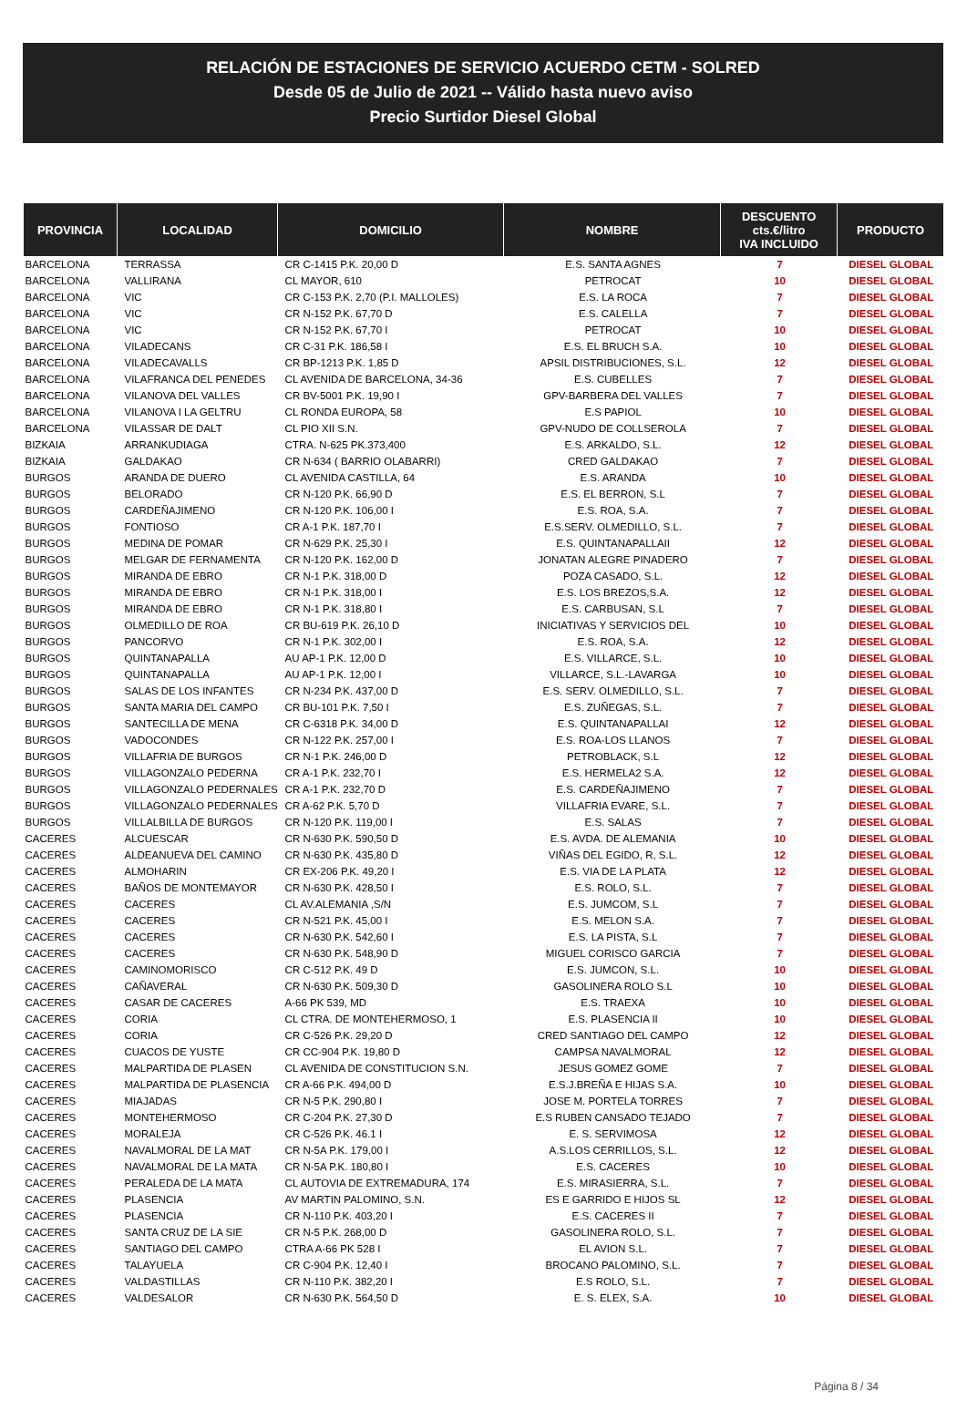RELACIÓN DE ESTACIONES DE SERVICIO ACUERDO CETM - SOLRED
Desde 05 de Julio de 2021 -- Válido hasta nuevo aviso
Precio Surtidor Diesel Global
| PROVINCIA | LOCALIDAD | DOMICILIO | NOMBRE | DESCUENTO cts.€/litro IVA INCLUIDO | PRODUCTO |
| --- | --- | --- | --- | --- | --- |
| BARCELONA | TERRASSA | CR C-1415 P.K. 20,00 D | E.S. SANTA AGNES | 7 | DIESEL GLOBAL |
| BARCELONA | VALLIRANA | CL MAYOR, 610 | PETROCAT | 10 | DIESEL GLOBAL |
| BARCELONA | VIC | CR C-153 P.K. 2,70 (P.I. MALLOLES) | E.S. LA ROCA | 7 | DIESEL GLOBAL |
| BARCELONA | VIC | CR N-152 P.K. 67,70 D | E.S. CALELLA | 7 | DIESEL GLOBAL |
| BARCELONA | VIC | CR N-152 P.K. 67,70 I | PETROCAT | 10 | DIESEL GLOBAL |
| BARCELONA | VILADECANS | CR C-31 P.K. 186,58 I | E.S. EL BRUCH S.A. | 10 | DIESEL GLOBAL |
| BARCELONA | VILADECAVALLS | CR BP-1213 P.K. 1,85 D | APSIL DISTRIBUCIONES, S.L. | 12 | DIESEL GLOBAL |
| BARCELONA | VILAFRANCA DEL PENEDES | CL AVENIDA DE BARCELONA, 34-36 | E.S. CUBELLES | 7 | DIESEL GLOBAL |
| BARCELONA | VILANOVA DEL VALLES | CR BV-5001 P.K. 19,90 I | GPV-BARBERA DEL VALLES | 7 | DIESEL GLOBAL |
| BARCELONA | VILANOVA I LA GELTRU | CL RONDA EUROPA, 58 | E.S PAPIOL | 10 | DIESEL GLOBAL |
| BARCELONA | VILASSAR DE DALT | CL PIO XII S.N. | GPV-NUDO DE COLLSEROLA | 7 | DIESEL GLOBAL |
| BIZKAIA | ARRANKUDIAGA | CTRA. N-625 PK.373,400 | E.S. ARKALDO, S.L. | 12 | DIESEL GLOBAL |
| BIZKAIA | GALDAKAO | CR N-634 ( BARRIO OLABARRI) | CRED GALDAKAO | 7 | DIESEL GLOBAL |
| BURGOS | ARANDA DE DUERO | CL AVENIDA CASTILLA, 64 | E.S. ARANDA | 10 | DIESEL GLOBAL |
| BURGOS | BELORADO | CR N-120 P.K. 66,90 D | E.S. EL BERRON, S.L | 7 | DIESEL GLOBAL |
| BURGOS | CARDEÑAJIMENO | CR N-120 P.K. 106,00 I | E.S. ROA, S.A. | 7 | DIESEL GLOBAL |
| BURGOS | FONTIOSO | CR A-1 P.K. 187,70 I | E.S.SERV. OLMEDILLO, S.L. | 7 | DIESEL GLOBAL |
| BURGOS | MEDINA DE POMAR | CR N-629 P.K. 25,30 I | E.S. QUINTANAPALLAII | 12 | DIESEL GLOBAL |
| BURGOS | MELGAR DE FERNAMENTA | CR N-120 P.K. 162,00 D | JONATAN ALEGRE PINADERO | 7 | DIESEL GLOBAL |
| BURGOS | MIRANDA DE EBRO | CR N-1 P.K. 318,00 D | POZA CASADO, S.L. | 12 | DIESEL GLOBAL |
| BURGOS | MIRANDA DE EBRO | CR N-1 P.K. 318,00 I | E.S. LOS BREZOS,S.A. | 12 | DIESEL GLOBAL |
| BURGOS | MIRANDA DE EBRO | CR N-1 P.K. 318,80 I | E.S. CARBUSAN, S.L | 7 | DIESEL GLOBAL |
| BURGOS | OLMEDILLO DE ROA | CR BU-619 P.K. 26,10 D | INICIATIVAS Y SERVICIOS DEL | 10 | DIESEL GLOBAL |
| BURGOS | PANCORVO | CR N-1 P.K. 302,00 I | E.S. ROA, S.A. | 12 | DIESEL GLOBAL |
| BURGOS | QUINTANAPALLA | AU AP-1 P.K. 12,00 D | E.S. VILLARCE, S.L. | 10 | DIESEL GLOBAL |
| BURGOS | QUINTANAPALLA | AU AP-1 P.K. 12,00 I | VILLARCE, S.L.-LAVARGA | 10 | DIESEL GLOBAL |
| BURGOS | SALAS DE LOS INFANTES | CR N-234 P.K. 437,00 D | E.S. SERV. OLMEDILLO, S.L. | 7 | DIESEL GLOBAL |
| BURGOS | SANTA MARIA DEL CAMPO | CR BU-101 P.K. 7,50 I | E.S. ZUÑEGAS, S.L. | 7 | DIESEL GLOBAL |
| BURGOS | SANTECILLA DE MENA | CR C-6318 P.K. 34,00 D | E.S. QUINTANAPALLAI | 12 | DIESEL GLOBAL |
| BURGOS | VADOCONDES | CR N-122 P.K. 257,00 I | E.S. ROA-LOS LLANOS | 7 | DIESEL GLOBAL |
| BURGOS | VILLAFRIA DE BURGOS | CR N-1 P.K. 246,00 D | PETROBLACK, S.L | 12 | DIESEL GLOBAL |
| BURGOS | VILLAGONZALO PEDERNA | CR A-1 P.K. 232,70 I | E.S. HERMELA2 S.A. | 12 | DIESEL GLOBAL |
| BURGOS | VILLAGONZALO PEDERNALES | CR A-1 P.K. 232,70 D | E.S. CARDEÑAJIMENO | 7 | DIESEL GLOBAL |
| BURGOS | VILLAGONZALO PEDERNALES | CR A-62 P.K. 5,70 D | VILLAFRIA EVARE, S.L. | 7 | DIESEL GLOBAL |
| BURGOS | VILLALBILLA DE BURGOS | CR N-120 P.K. 119,00 I | E.S. SALAS | 7 | DIESEL GLOBAL |
| CACERES | ALCUESCAR | CR N-630 P.K. 590,50 D | E.S. AVDA. DE ALEMANIA | 10 | DIESEL GLOBAL |
| CACERES | ALDEANUEVA DEL CAMINO | CR N-630 P.K. 435,80 D | VIÑAS DEL EGIDO, R, S.L. | 12 | DIESEL GLOBAL |
| CACERES | ALMOHARIN | CR EX-206 P.K. 49,20 I | E.S. VIA DE LA PLATA | 12 | DIESEL GLOBAL |
| CACERES | BAÑOS DE MONTEMAYOR | CR N-630 P.K. 428,50 I | E.S. ROLO, S.L. | 7 | DIESEL GLOBAL |
| CACERES | CACERES | CL AV.ALEMANIA ,S/N | E.S. JUMCOM, S.L | 7 | DIESEL GLOBAL |
| CACERES | CACERES | CR N-521 P.K. 45,00 I | E.S. MELON S.A. | 7 | DIESEL GLOBAL |
| CACERES | CACERES | CR N-630 P.K. 542,60 I | E.S. LA PISTA, S.L | 7 | DIESEL GLOBAL |
| CACERES | CACERES | CR N-630 P.K. 548,90 D | MIGUEL CORISCO GARCIA | 7 | DIESEL GLOBAL |
| CACERES | CAMINOMORISCO | CR C-512 P.K. 49 D | E.S. JUMCON, S.L. | 10 | DIESEL GLOBAL |
| CACERES | CAÑAVERAL | CR N-630 P.K. 509,30 D | GASOLINERA ROLO S.L | 10 | DIESEL GLOBAL |
| CACERES | CASAR DE CACERES | A-66 PK 539, MD | E.S. TRAEXA | 10 | DIESEL GLOBAL |
| CACERES | CORIA | CL CTRA. DE MONTEHERMOSO, 1 | E.S. PLASENCIA II | 10 | DIESEL GLOBAL |
| CACERES | CORIA | CR C-526 P.K. 29,20 D | CRED SANTIAGO DEL CAMPO | 12 | DIESEL GLOBAL |
| CACERES | CUACOS DE YUSTE | CR CC-904 P.K. 19,80 D | CAMPSA NAVALMORAL | 12 | DIESEL GLOBAL |
| CACERES | MALPARTIDA DE PLASEN | CL AVENIDA DE CONSTITUCION S.N. | JESUS GOMEZ GOME | 7 | DIESEL GLOBAL |
| CACERES | MALPARTIDA DE PLASENCIA | CR A-66 P.K. 494,00 D | E.S.J.BREÑA E HIJAS S.A. | 10 | DIESEL GLOBAL |
| CACERES | MIAJADAS | CR N-5 P.K. 290,80 I | JOSE M. PORTELA TORRES | 7 | DIESEL GLOBAL |
| CACERES | MONTEHERMOSO | CR C-204 P.K. 27,30 D | E.S RUBEN CANSADO TEJADO | 7 | DIESEL GLOBAL |
| CACERES | MORALEJA | CR C-526 P.K. 46.1 I | E. S. SERVIMOSA | 12 | DIESEL GLOBAL |
| CACERES | NAVALMORAL DE LA MAT | CR N-5A P.K. 179,00 I | A.S.LOS CERRILLOS, S.L. | 12 | DIESEL GLOBAL |
| CACERES | NAVALMORAL DE LA MATA | CR N-5A P.K. 180,80 I | E.S. CACERES | 10 | DIESEL GLOBAL |
| CACERES | PERALEDA DE LA MATA | CL AUTOVIA DE EXTREMADURA, 174 | E.S. MIRASIERRA, S.L. | 7 | DIESEL GLOBAL |
| CACERES | PLASENCIA | AV MARTIN PALOMINO, S.N. | ES E GARRIDO E HIJOS SL | 12 | DIESEL GLOBAL |
| CACERES | PLASENCIA | CR N-110 P.K. 403,20 I | E.S. CACERES II | 7 | DIESEL GLOBAL |
| CACERES | SANTA CRUZ DE LA SIE | CR N-5 P.K. 268,00 D | GASOLINERA ROLO, S.L. | 7 | DIESEL GLOBAL |
| CACERES | SANTIAGO DEL CAMPO | CTRA A-66 PK 528 I | EL AVION S.L. | 7 | DIESEL GLOBAL |
| CACERES | TALAYUELA | CR C-904 P.K. 12,40 I | BROCANO PALOMINO, S.L. | 7 | DIESEL GLOBAL |
| CACERES | VALDASTILLAS | CR N-110 P.K. 382,20 I | E.S ROLO, S.L. | 7 | DIESEL GLOBAL |
| CACERES | VALDESALOR | CR N-630 P.K. 564,50 D | E. S. ELEX, S.A. | 10 | DIESEL GLOBAL |
Página 8 / 34